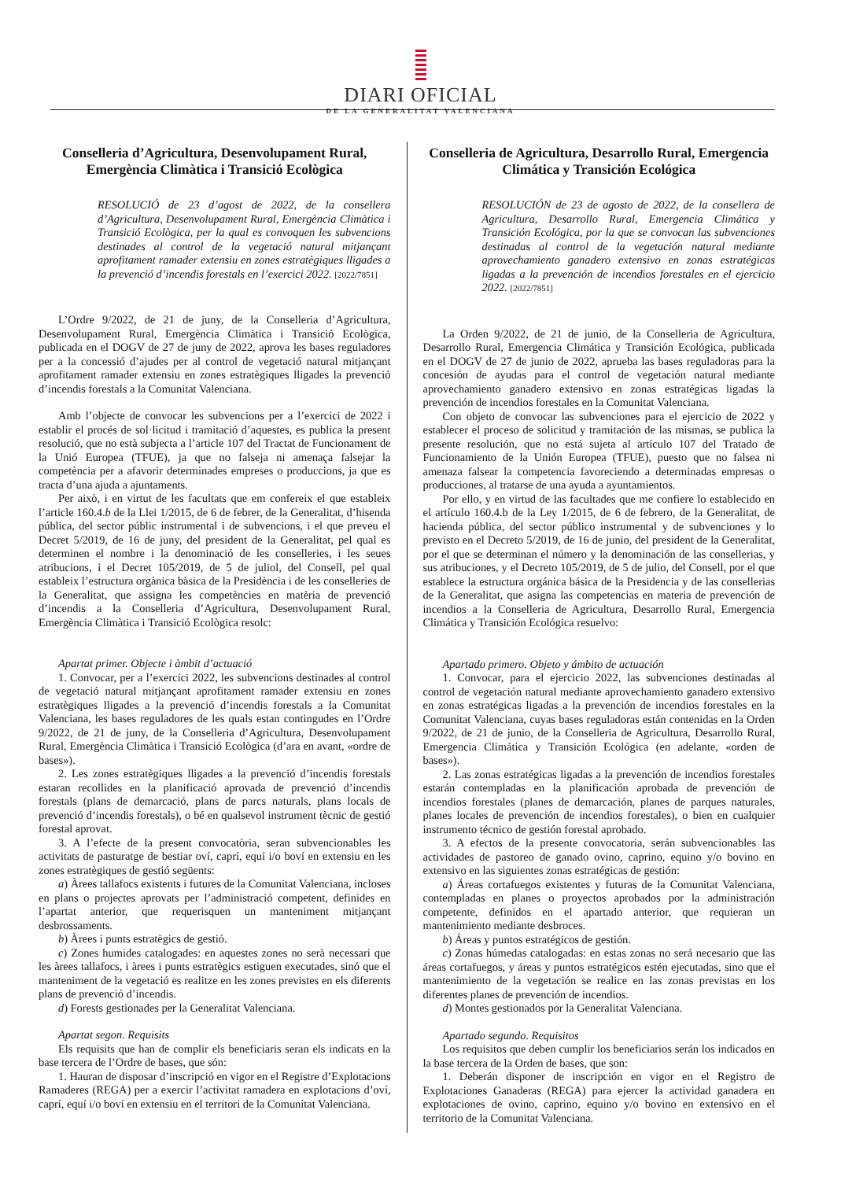DIARI OFICIAL
DE LA GENERALITAT VALENCIANA
Conselleria d’Agricultura, Desenvolupament Rural, Emergència Climàtica i Transició Ecològica
RESOLUCIÓ de 23 d’agost de 2022, de la consellera d’Agricultura, Desenvolupament Rural, Emergència Climàtica i Transició Ecològica, per la qual es convoquen les subvencions destinades al control de la vegetació natural mitjançant aprofitament ramader extensiu en zones estratègiques lligades a la prevenció d’incendis forestals en l’exercici 2022. [2022/7851]
L’Ordre 9/2022, de 21 de juny, de la Conselleria d’Agricultura, Desenvolupament Rural, Emergència Climàtica i Transició Ecològica, publicada en el DOGV de 27 de juny de 2022, aprova les bases reguladores per a la concessió d’ajudes per al control de vegetació natural mitjançant aprofitament ramader extensiu en zones estratègiques lligades la prevenció d’incendis forestals a la Comunitat Valenciana.
Amb l’objecte de convocar les subvencions per a l’exercici de 2022 i establir el procés de sol·licitud i tramitació d’aquestes, es publica la present resolució, que no està subjecta a l’article 107 del Tractat de Funcionament de la Unió Europea (TFUE), ja que no falseja ni amenaça falsejar la competència per a afavorir determinades empreses o produccions, ja que es tracta d’una ajuda a ajuntaments.
Per això, i en virtut de les facultats que em confereix el que estableix l’article 160.4.b de la Llei 1/2015, de 6 de febrer, de la Generalitat, d’hisenda pública, del sector públic instrumental i de subvencions, i el que preveu el Decret 5/2019, de 16 de juny, del president de la Generalitat, pel qual es determinen el nombre i la denominació de les conselleries, i les seues atribucions, i el Decret 105/2019, de 5 de juliol, del Consell, pel qual estableix l’estructura orgànica bàsica de la Presidència i de les conselleries de la Generalitat, que assigna les competències en matèria de prevenció d’incendis a la Conselleria d’Agricultura, Desenvolupament Rural, Emergència Climàtica i Transició Ecològica resolc:
Apartat primer. Objecte i àmbit d’actuació
1. Convocar, per a l’exercici 2022, les subvencions destinades al control de vegetació natural mitjançant aprofitament ramader extensiu en zones estratègiques lligades a la prevenció d’incendis forestals a la Comunitat Valenciana, les bases reguladores de les quals estan contingudes en l’Ordre 9/2022, de 21 de juny, de la Conselleria d’Agricultura, Desenvolupament Rural, Emergència Climàtica i Transició Ecològica (d’ara en avant, «ordre de bases»).
2. Les zones estratègiques lligades a la prevenció d’incendis forestals estaran recollides en la planificació aprovada de prevenció d’incendis forestals (plans de demarcació, plans de parcs naturals, plans locals de prevenció d’incendis forestals), o bé en qualsevol instrument tècnic de gestió forestal aprovat.
3. A l’efecte de la present convocatòria, seran subvencionables les activitats de pasturatge de bestiar oví, caprí, equí i/o boví en extensiu en les zones estratègiques de gestió següents:
a) Àrees tallafocs existents i futures de la Comunitat Valenciana, incloses en plans o projectes aprovats per l’administració competent, definides en l’apartat anterior, que requerisquen un manteniment mitjançant desbrossaments.
b) Àrees i punts estratègics de gestió.
c) Zones humides catalogades: en aquestes zones no serà necessari que les àrees tallafocs, i àrees i punts estratègics estiguen executades, sinó que el manteniment de la vegetació es realitze en les zones previstes en els diferents plans de prevenció d’incendis.
d) Forests gestionades per la Generalitat Valenciana.
Apartat segon. Requisits
Els requisits que han de complir els beneficiaris seran els indicats en la base tercera de l’Ordre de bases, que són:
1. Hauran de disposar d’inscripció en vigor en el Registre d’Explotacions Ramaderes (REGA) per a exercir l’activitat ramadera en explotacions d’oví, caprí, equí i/o boví en extensiu en el territori de la Comunitat Valenciana.
Conselleria de Agricultura, Desarrollo Rural, Emergencia Climática y Transición Ecológica
RESOLUCIÓN de 23 de agosto de 2022, de la consellera de Agricultura, Desarrollo Rural, Emergencia Climática y Transición Ecológica, por la que se convocan las subvenciones destinadas al control de la vegetación natural mediante aprovechamiento ganadero extensivo en zonas estratégicas ligadas a la prevención de incendios forestales en el ejercicio 2022. [2022/7851]
La Orden 9/2022, de 21 de junio, de la Conselleria de Agricultura, Desarrollo Rural, Emergencia Climática y Transición Ecológica, publicada en el DOGV de 27 de junio de 2022, aprueba las bases reguladoras para la concesión de ayudas para el control de vegetación natural mediante aprovechamiento ganadero extensivo en zonas estratégicas ligadas la prevención de incendios forestales en la Comunitat Valenciana.
Con objeto de convocar las subvenciones para el ejercicio de 2022 y establecer el proceso de solicitud y tramitación de las mismas, se publica la presente resolución, que no está sujeta al artículo 107 del Tratado de Funcionamiento de la Unión Europea (TFUE), puesto que no falsea ni amenaza falsear la competencia favoreciendo a determinadas empresas o producciones, al tratarse de una ayuda a ayuntamientos.
Por ello, y en virtud de las facultades que me confiere lo establecido en el artículo 160.4.b de la Ley 1/2015, de 6 de febrero, de la Generalitat, de hacienda pública, del sector público instrumental y de subvenciones y lo previsto en el Decreto 5/2019, de 16 de junio, del president de la Generalitat, por el que se determinan el número y la denominación de las consellerias, y sus atribuciones, y el Decreto 105/2019, de 5 de julio, del Consell, por el que establece la estructura orgánica básica de la Presidencia y de las consellerias de la Generalitat, que asigna las competencias en materia de prevención de incendios a la Conselleria de Agricultura, Desarrollo Rural, Emergencia Climática y Transición Ecológica resuelvo:
Apartado primero. Objeto y ámbito de actuación
1. Convocar, para el ejercicio 2022, las subvenciones destinadas al control de vegetación natural mediante aprovechamiento ganadero extensivo en zonas estratégicas ligadas a la prevención de incendios forestales en la Comunitat Valenciana, cuyas bases reguladoras están contenidas en la Orden 9/2022, de 21 de junio, de la Conselleria de Agricultura, Desarrollo Rural, Emergencia Climática y Transición Ecológica (en adelante, «orden de bases»).
2. Las zonas estratégicas ligadas a la prevención de incendios forestales estarán contempladas en la planificación aprobada de prevención de incendios forestales (planes de demarcación, planes de parques naturales, planes locales de prevención de incendios forestales), o bien en cualquier instrumento técnico de gestión forestal aprobado.
3. A efectos de la presente convocatoria, serán subvencionables las actividades de pastoreo de ganado ovino, caprino, equino y/o bovino en extensivo en las siguientes zonas estratégicas de gestión:
a) Áreas cortafuegos existentes y futuras de la Comunitat Valenciana, contempladas en planes o proyectos aprobados por la administración competente, definidos en el apartado anterior, que requieran un mantenimiento mediante desbroces.
b) Áreas y puntos estratégicos de gestión.
c) Zonas húmedas catalogadas: en estas zonas no será necesario que las áreas cortafuegos, y áreas y puntos estratégicos estén ejecutadas, sino que el mantenimiento de la vegetación se realice en las zonas previstas en los diferentes planes de prevención de incendios.
d) Montes gestionados por la Generalitat Valenciana.
Apartado segundo. Requisitos
Los requisitos que deben cumplir los beneficiarios serán los indicados en la base tercera de la Orden de bases, que son:
1. Deberán disponer de inscripción en vigor en el Registro de Explotaciones Ganaderas (REGA) para ejercer la actividad ganadera en explotaciones de ovino, caprino, equino y/o bovino en extensivo en el territorio de la Comunitat Valenciana.